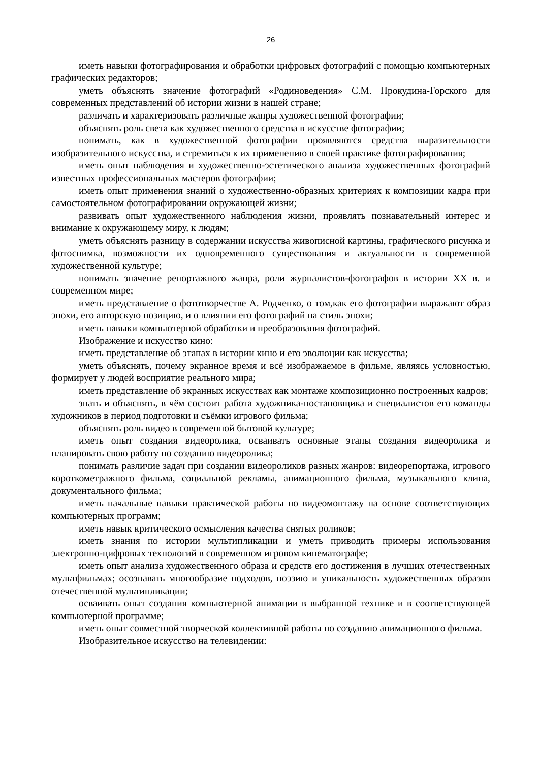26
иметь навыки фотографирования и обработки цифровых фотографий с помощью компьютерных графических редакторов;
уметь объяснять значение фотографий «Родиноведения» С.М. Прокудина-Горского для современных представлений об истории жизни в нашей стране;
различать и характеризовать различные жанры художественной фотографии;
объяснять роль света как художественного средства в искусстве фотографии;
понимать, как в художественной фотографии проявляются средства выразительности изобразительного искусства, и стремиться к их применению в своей практике фотографирования;
иметь опыт наблюдения и художественно-эстетического анализа художественных фотографий известных профессиональных мастеров фотографии;
иметь опыт применения знаний о художественно-образных критериях к композиции кадра при самостоятельном фотографировании окружающей жизни;
развивать опыт художественного наблюдения жизни, проявлять познавательный интерес и внимание к окружающему миру, к людям;
уметь объяснять разницу в содержании искусства живописной картины, графического рисунка и фотоснимка, возможности их одновременного существования и актуальности в современной художественной культуре;
понимать значение репортажного жанра, роли журналистов-фотографов в истории XX в. и современном мире;
иметь представление о фототворчестве А. Родченко, о том,как его фотографии выражают образ эпохи, его авторскую позицию, и о влиянии его фотографий на стиль эпохи;
иметь навыки компьютерной обработки и преобразования фотографий.
Изображение и искусство кино:
иметь представление об этапах в истории кино и его эволюции как искусства;
уметь объяснять, почему экранное время и всё изображаемое в фильме, являясь условностью, формирует у людей восприятие реального мира;
иметь представление об экранных искусствах как монтаже композиционно построенных кадров;
знать и объяснять, в чём состоит работа художника-постановщика и специалистов его команды художников в период подготовки и съёмки игрового фильма;
объяснять роль видео в современной бытовой культуре;
иметь опыт создания видеоролика, осваивать основные этапы создания видеоролика и планировать свою работу по созданию видеоролика;
понимать различие задач при создании видеороликов разных жанров: видеорепортажа, игрового короткометражного фильма, социальной рекламы, анимационного фильма, музыкального клипа, документального фильма;
иметь начальные навыки практической работы по видеомонтажу на основе соответствующих компьютерных программ;
иметь навык критического осмысления качества снятых роликов;
иметь знания по истории мультипликации и уметь приводить примеры использования электронно-цифровых технологий в современном игровом кинематографе;
иметь опыт анализа художественного образа и средств его достижения в лучших отечественных мультфильмах; осознавать многообразие подходов, поэзию и уникальность художественных образов отечественной мультипликации;
осваивать опыт создания компьютерной анимации в выбранной технике и в соответствующей компьютерной программе;
иметь опыт совместной творческой коллективной работы по созданию анимационного фильма.
Изобразительное искусство на телевидении: